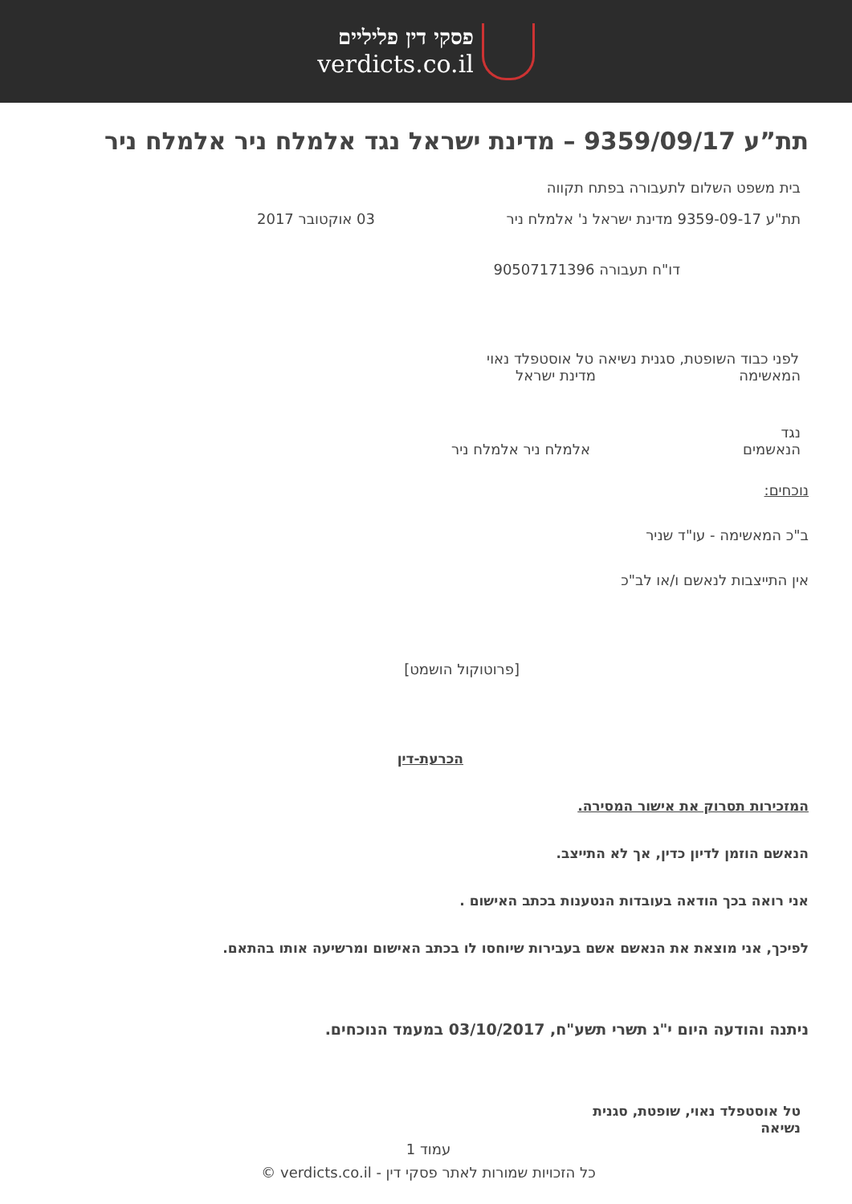פסקי דין פליליים
verdicts.co.il
תת”ע 9359/09/17 – מדינת ישראל נגד אלמלח ניר אלמלח ניר
בית משפט השלום לתעבורה בפתח תקווה
תת"ע 9359-09-17 מדינת ישראל נ' אלמלח ניר 03 אוקטובר 2017
דו"ח תעבורה 90507171396
לפני כבוד השופטת, סגנית נשיאה טל אוסטפלד נאוי
המאשימה מדינת ישראל
נגד
הנאשמים אלמלח ניר אלמלח ניר
נוכחים:
ב"כ המאשימה - עו"ד שניר
אין התייצבות לנאשם ו/או לב"כ
[פרוטוקול הושמט]
הכרעת-דין
המזכירות תסרוק את אישור המסירה.
הנאשם הוזמן לדיון כדין, אך לא התייצב.
אני רואה בכך הודאה בעובדות הנטענות בכתב האישום .
לפיכך, אני מוצאת את הנאשם אשם בעבירות שיוחסו לו בכתב האישום ומרשיעה אותו בהתאם.
ניתנה והודעה היום י"ג תשרי תשע"ח, 03/10/2017 במעמד הנוכחים.
טל אוסטפלד נאוי, שופטת, סגנית נשיאה
עמוד 1
כל הזכויות שמורות לאתר פסקי דין - verdicts.co.il ©